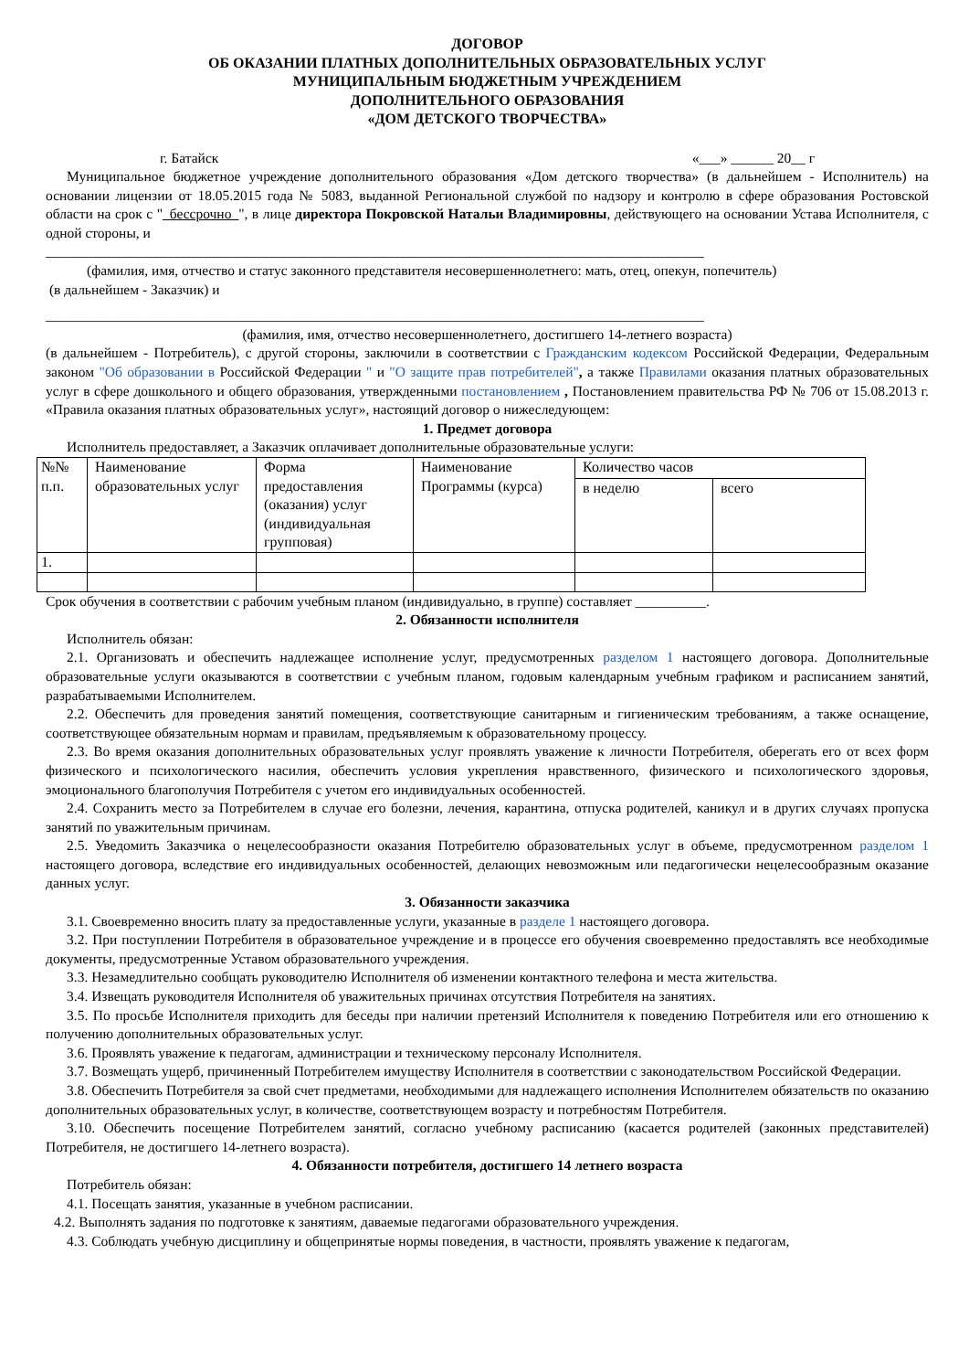ДОГОВОР
ОБ ОКАЗАНИИ ПЛАТНЫХ ДОПОЛНИТЕЛЬНЫХ ОБРАЗОВАТЕЛЬНЫХ УСЛУГ
МУНИЦИПАЛЬНЫМ БЮДЖЕТНЫМ УЧРЕЖДЕНИЕМ
ДОПОЛНИТЕЛЬНОГО ОБРАЗОВАНИЯ
«ДОМ ДЕТСКОГО ТВОРЧЕСТВА»
г. Батайск «___» ______ 20__ г
Муниципальное бюджетное учреждение дополнительного образования «Дом детского творчества» (в дальнейшем - Исполнитель) на основании лицензии от 18.05.2015 года № 5083, выданной Региональной службой по надзору и контролю в сфере образования Ростовской области на срок с "_бессрочно_", в лице директора Покровской Натальи Владимировны, действующего на основании Устава Исполнителя, с одной стороны, и
_____________________________________________________________________________________________
(фамилия, имя, отчество и статус законного представителя несовершеннолетнего: мать, отец, опекун, попечитель)
(в дальнейшем - Заказчик) и
_____________________________________________________________________________________________
(фамилия, имя, отчество несовершеннолетнего, достигшего 14-летнего возраста)
(в дальнейшем - Потребитель), с другой стороны, заключили в соответствии с Гражданским кодексом Российской Федерации, Федеральным законом "Об образовании в Российской Федерации " и "О защите прав потребителей", а также Правилами оказания платных образовательных услуг в сфере дошкольного и общего образования, утвержденными постановлением , Постановлением правительства РФ № 706 от 15.08.2013 г. «Правила оказания платных образовательных услуг», настоящий договор о нижеследующем:
1. Предмет договора
Исполнитель предоставляет, а Заказчик оплачивает дополнительные образовательные услуги:
| №№ п.п. | Наименование образовательных услуг | Форма предоставления (оказания) услуг (индивидуальная групповая) | Наименование Программы (курса) | Количество часов | |
| | | | | в неделю | всего |
| 1. | | | | | |
Срок обучения в соответствии с рабочим учебным планом (индивидуально, в группе) составляет __________.
2. Обязанности исполнителя
Исполнитель обязан:
2.1. Организовать и обеспечить надлежащее исполнение услуг, предусмотренных разделом 1 настоящего договора. Дополнительные образовательные услуги оказываются в соответствии с учебным планом, годовым календарным учебным графиком и расписанием занятий, разрабатываемыми Исполнителем.
2.2. Обеспечить для проведения занятий помещения, соответствующие санитарным и гигиеническим требованиям, а также оснащение, соответствующее обязательным нормам и правилам, предъявляемым к образовательному процессу.
2.3. Во время оказания дополнительных образовательных услуг проявлять уважение к личности Потребителя, оберегать его от всех форм физического и психологического насилия, обеспечить условия укрепления нравственного, физического и психологического здоровья, эмоционального благополучия Потребителя с учетом его индивидуальных особенностей.
2.4. Сохранить место за Потребителем в случае его болезни, лечения, карантина, отпуска родителей, каникул и в других случаях пропуска занятий по уважительным причинам.
2.5. Уведомить Заказчика о нецелесообразности оказания Потребителю образовательных услуг в объеме, предусмотренном разделом 1 настоящего договора, вследствие его индивидуальных особенностей, делающих невозможным или педагогически нецелесообразным оказание данных услуг.
3. Обязанности заказчика
3.1. Своевременно вносить плату за предоставленные услуги, указанные в разделе 1 настоящего договора.
3.2. При поступлении Потребителя в образовательное учреждение и в процессе его обучения своевременно предоставлять все необходимые документы, предусмотренные Уставом образовательного учреждения.
3.3. Незамедлительно сообщать руководителю Исполнителя об изменении контактного телефона и места жительства.
3.4. Извещать руководителя Исполнителя об уважительных причинах отсутствия Потребителя на занятиях.
3.5. По просьбе Исполнителя приходить для беседы при наличии претензий Исполнителя к поведению Потребителя или его отношению к получению дополнительных образовательных услуг.
3.6. Проявлять уважение к педагогам, администрации и техническому персоналу Исполнителя.
3.7. Возмещать ущерб, причиненный Потребителем имуществу Исполнителя в соответствии с законодательством Российской Федерации.
3.8. Обеспечить Потребителя за свой счет предметами, необходимыми для надлежащего исполнения Исполнителем обязательств по оказанию дополнительных образовательных услуг, в количестве, соответствующем возрасту и потребностям Потребителя.
3.10. Обеспечить посещение Потребителем занятий, согласно учебному расписанию (касается родителей (законных представителей) Потребителя, не достигшего 14-летнего возраста).
4. Обязанности потребителя, достигшего 14 летнего возраста
Потребитель обязан:
4.1. Посещать занятия, указанные в учебном расписании.
4.2. Выполнять задания по подготовке к занятиям, даваемые педагогами образовательного учреждения.
4.3. Соблюдать учебную дисциплину и общепринятые нормы поведения, в частности, проявлять уважение к педагогам,